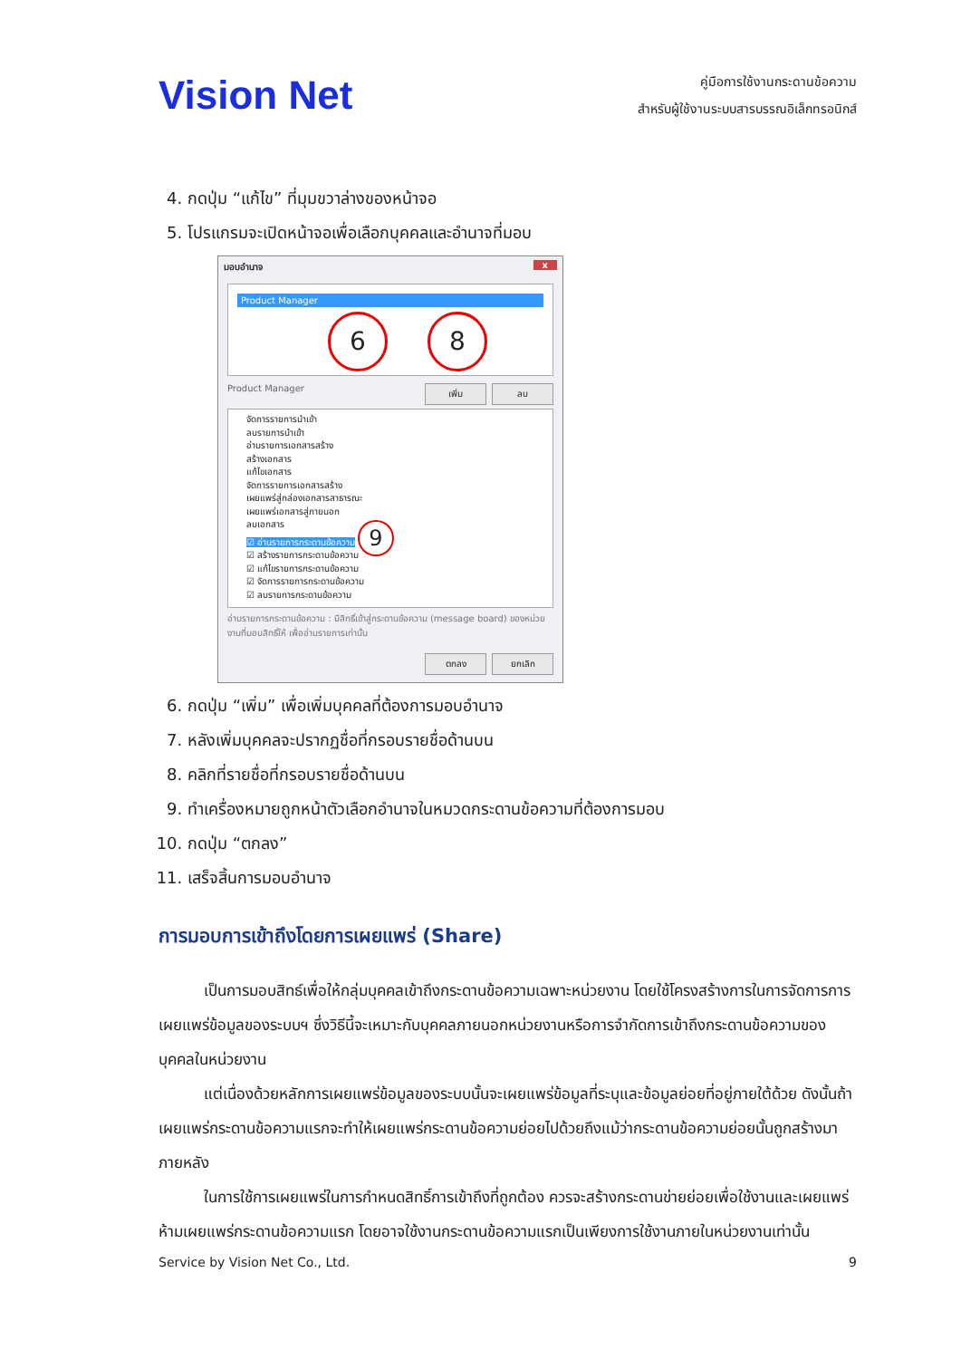Vision Net
คู่มือการใช้งานกระดานข้อความ
สำหรับผู้ใช้งานระบบสารบรรณอิเล็กทรอนิกส์
4. กดปุ่ม “แก้ไข” ที่มุมขวาล่างของหน้าจอ
5. โปรแกรมจะเปิดหน้าจอเพื่อเลือกบุคคลและอำนาจที่มอบ
มอบอำนาจ x
Product Manager
6 8
Product Manager เพิ่ม ลบ
จัดการรายการนำเข้า
ลบรายการนำเข้า
อ่านรายการเอกสารสร้าง
สร้างเอกสาร
แก้ไขเอกสาร
จัดการรายการเอกสารสร้าง
เผยแพร่สู่กล่องเอกสารสาธารณะ
เผยแพร่เอกสารสู่ภายนอก
ลบเอกสาร
☑ อ่านรายการกระดานข้อความ 9
☑ สร้างรายการกระดานข้อความ
☑ แก้ไขรายการกระดานข้อความ
☑ จัดการรายการกระดานข้อความ
☑ ลบรายการกระดานข้อความ
อ่านรายการกระดานข้อความ : มีสิทธิ์เข้าสู่กระดานข้อความ (message board) ของหน่วยงานที่มอบสิทธิ์ให้ เพื่ออ่านรายการเท่านั้น
ตกลง ยกเลิก
6. กดปุ่ม “เพิ่ม” เพื่อเพิ่มบุคคลที่ต้องการมอบอำนาจ
7. หลังเพิ่มบุคคลจะปรากฏชื่อที่กรอบรายชื่อด้านบน
8. คลิกที่รายชื่อที่กรอบรายชื่อด้านบน
9. ทำเครื่องหมายถูกหน้าตัวเลือกอำนาจในหมวดกระดานข้อความที่ต้องการมอบ
10. กดปุ่ม “ตกลง”
11. เสร็จสิ้นการมอบอำนาจ
การมอบการเข้าถึงโดยการเผยแพร่ (Share)
เป็นการมอบสิทธ์เพื่อให้กลุ่มบุคคลเข้าถึงกระดานข้อความเฉพาะหน่วยงาน โดยใช้โครงสร้างการในการจัดการการเผยแพร่ข้อมูลของระบบฯ ซึ่งวิธีนี้จะเหมาะกับบุคคลภายนอกหน่วยงานหรือการจำกัดการเข้าถึงกระดานข้อความของบุคคลในหน่วยงาน
แต่เนื่องด้วยหลักการเผยแพร่ข้อมูลของระบบนั้นจะเผยแพร่ข้อมูลที่ระบุและข้อมูลย่อยที่อยู่ภายใต้ด้วย ดังนั้นถ้าเผยแพร่กระดานข้อความแรกจะทำให้เผยแพร่กระดานข้อความย่อยไปด้วยถึงแม้ว่ากระดานข้อความย่อยนั้นถูกสร้างมาภายหลัง
ในการใช้การเผยแพร่ในการกำหนดสิทธิ์การเข้าถึงที่ถูกต้อง ควรจะสร้างกระดานข่ายย่อยเพื่อใช้งานและเผยแพร่ ห้ามเผยแพร่กระดานข้อความแรก โดยอาจใช้งานกระดานข้อความแรกเป็นเพียงการใช้งานภายในหน่วยงานเท่านั้น
Service by Vision Net Co., Ltd. 9